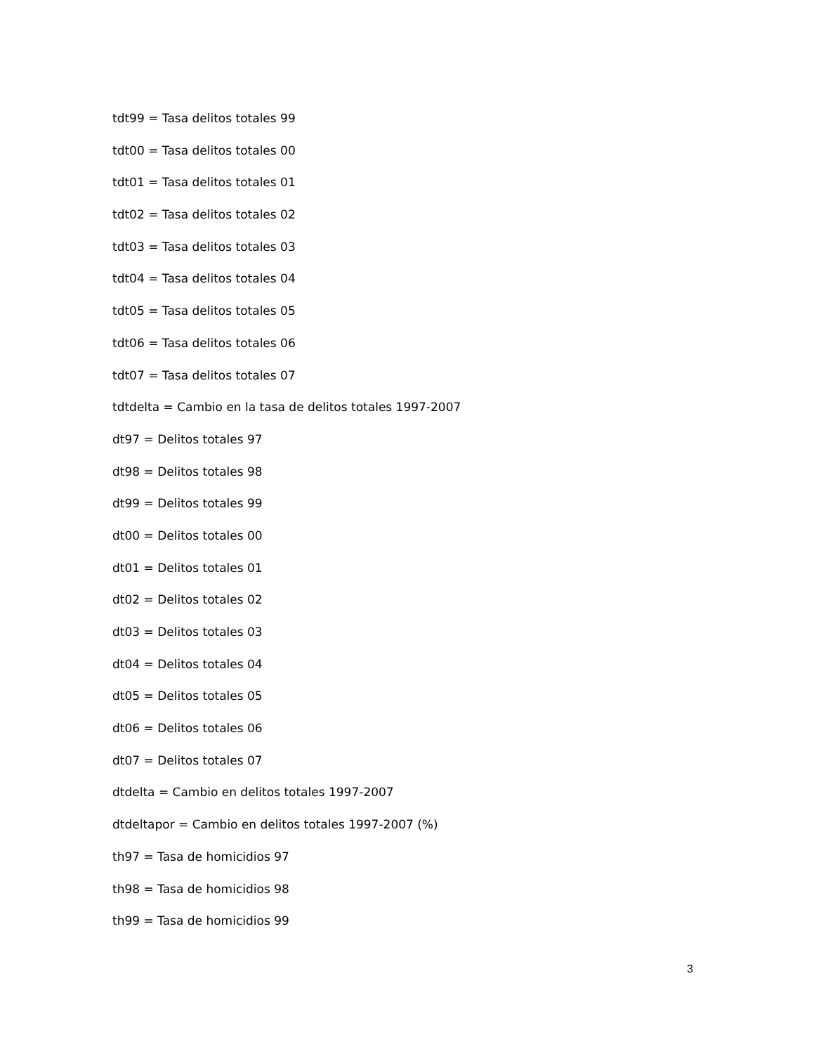tdt99 = Tasa delitos totales 99
tdt00 = Tasa delitos totales 00
tdt01 = Tasa delitos totales 01
tdt02 = Tasa delitos totales 02
tdt03 = Tasa delitos totales 03
tdt04 = Tasa delitos totales 04
tdt05 = Tasa delitos totales 05
tdt06 = Tasa delitos totales 06
tdt07 = Tasa delitos totales 07
tdtdelta = Cambio en la tasa de delitos totales 1997-2007
dt97 = Delitos totales 97
dt98 = Delitos totales 98
dt99 = Delitos totales 99
dt00 = Delitos totales 00
dt01 = Delitos totales 01
dt02 = Delitos totales 02
dt03 = Delitos totales 03
dt04 = Delitos totales 04
dt05 = Delitos totales 05
dt06 = Delitos totales 06
dt07 = Delitos totales 07
dtdelta = Cambio en delitos totales 1997-2007
dtdeltapor = Cambio en delitos totales 1997-2007 (%)
th97 = Tasa de homicidios 97
th98 = Tasa de homicidios 98
th99 = Tasa de homicidios 99
3